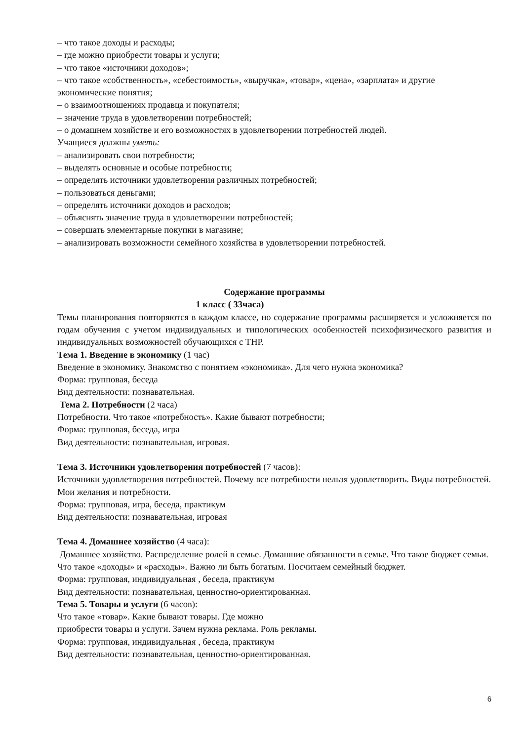– что такое доходы и расходы;
– где можно приобрести товары и услуги;
– что такое «источники доходов»;
– что такое «собственность», «себестоимость», «выручка», «товар», «цена», «зарплата» и другие экономические понятия;
– о взаимоотношениях продавца и покупателя;
– значение труда в удовлетворении потребностей;
– о домашнем хозяйстве и его возможностях в удовлетворении потребностей людей.
Учащиеся должны уметь:
– анализировать свои потребности;
– выделять основные и особые потребности;
– определять источники удовлетворения различных потребностей;
– пользоваться деньгами;
– определять источники доходов и расходов;
– объяснять значение труда в удовлетворении потребностей;
– совершать элементарные покупки в магазине;
– анализировать возможности семейного хозяйства в удовлетворении потребностей.
Содержание программы
1 класс ( 33часа)
Темы планирования повторяются в каждом классе, но содержание программы расширяется и усложняется по годам обучения с учетом индивидуальных и типологических особенностей психофизического развития и индивидуальных возможностей обучающихся с ТНР.
Тема 1. Введение в экономику (1 час)
Введение в экономику. Знакомство с понятием «экономика». Для чего нужна экономика?
Форма: групповая, беседа
Вид деятельности: познавательная.
Тема 2. Потребности (2 часа)
Потребности. Что такое «потребность». Какие бывают потребности;
Форма: групповая, беседа, игра
Вид деятельности: познавательная, игровая.
Тема 3. Источники удовлетворения потребностей (7 часов):
Источники удовлетворения потребностей. Почему все потребности нельзя удовлетворить. Виды потребностей. Мои желания и потребности.
Форма: групповая, игра, беседа, практикум
Вид деятельности: познавательная, игровая
Тема 4. Домашнее хозяйство (4 часа):
Домашнее хозяйство. Распределение ролей в семье. Домашние обязанности в семье. Что такое бюджет семьи. Что такое «доходы» и «расходы». Важно ли быть богатым. Посчитаем семейный бюджет.
Форма: групповая, индивидуальная , беседа, практикум
Вид деятельности: познавательная, ценностно-ориентированная.
Тема 5. Товары и услуги (6 часов):
Что такое «товар». Какие бывают товары. Где можно
приобрести товары и услуги. Зачем нужна реклама. Роль рекламы.
Форма: групповая, индивидуальная , беседа, практикум
Вид деятельности: познавательная, ценностно-ориентированная.
6